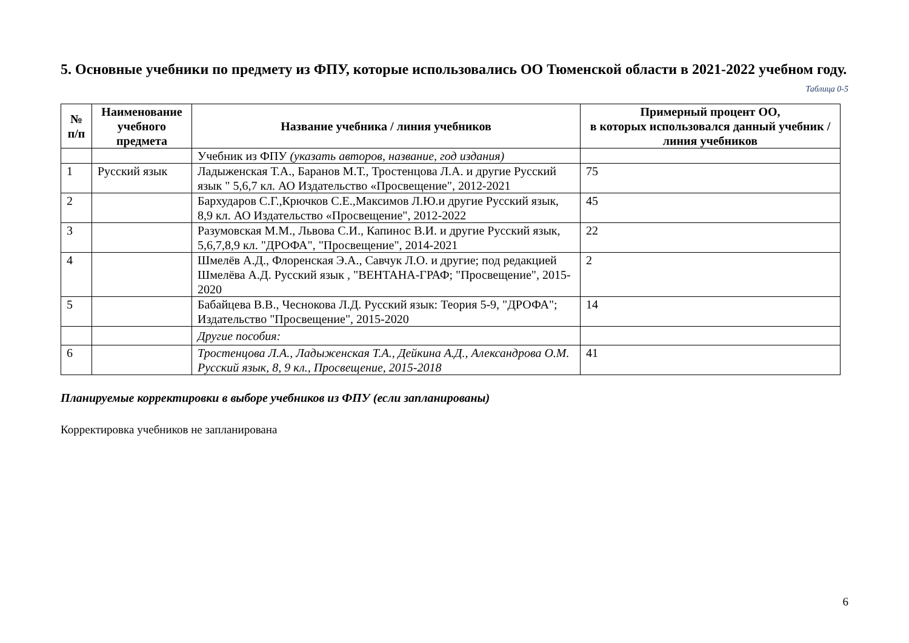5. Основные учебники по предмету из ФПУ, которые использовались ОО Тюменской области в 2021-2022 учебном году.
Таблица 0-5
| № п/п | Наименование учебного предмета | Название учебника / линия учебников | Примерный процент ОО, в которых использовался данный учебник / линия учебников |
| --- | --- | --- | --- |
| | | Учебник из ФПУ (указать авторов, название, год издания) | |
| 1 | Русский язык | Ладыженская Т.А., Баранов М.Т., Тростенцова Л.А. и другие Русский язык " 5,6,7 кл. АО Издательство «Просвещение", 2012-2021 | 75 |
| 2 | | Бархударов С.Г.,Крючков С.Е.,Максимов Л.Ю.и другие Русский язык, 8,9 кл. АО Издательство «Просвещение", 2012-2022 | 45 |
| 3 | | Разумовская М.М., Львова С.И., Капинос В.И. и другие Русский язык, 5,6,7,8,9 кл. "ДРОФА", "Просвещение", 2014-2021 | 22 |
| 4 | | Шмелёв А.Д., Флоренская Э.А., Савчук Л.О. и другие; под редакцией Шмелёва А.Д. Русский язык , "ВЕНТАНА-ГРАФ; "Просвещение", 2015-2020 | 2 |
| 5 | | Бабайцева В.В., Чеснокова Л.Д. Русский язык: Теория 5-9, "ДРОФА"; Издательство "Просвещение", 2015-2020 | 14 |
| | | Другие пособия: | |
| 6 | | Тростенцова Л.А., Ладыженская Т.А., Дейкина А.Д., Александрова О.М. Русский язык, 8, 9 кл., Просвещение, 2015-2018 | 41 |
Планируемые корректировки в выборе учебников из ФПУ (если запланированы)
Корректировка учебников не запланирована
6